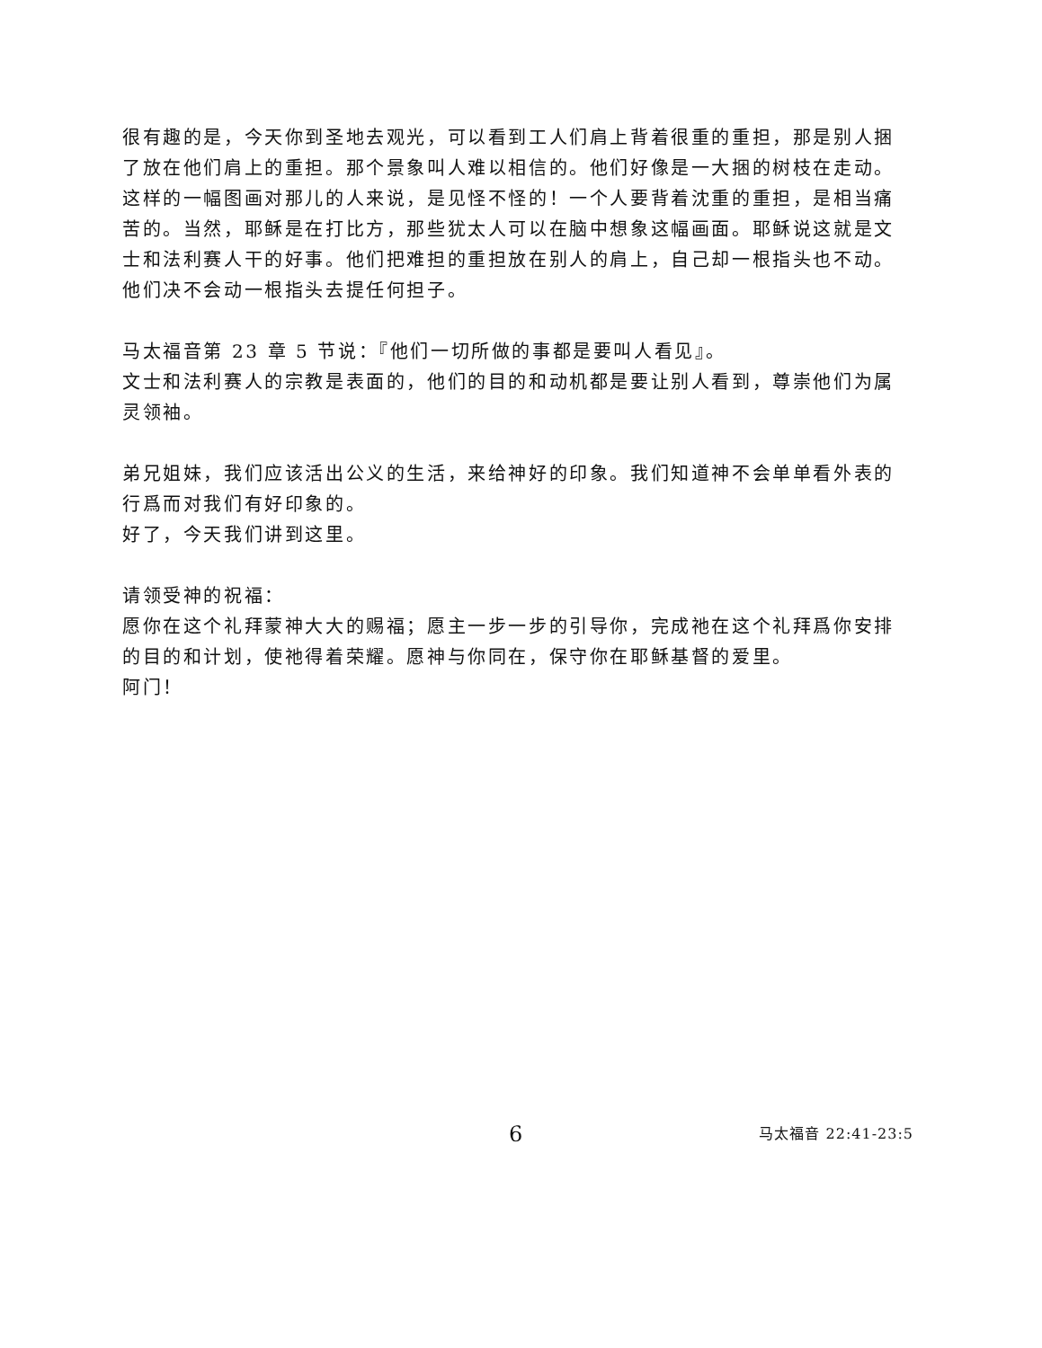很有趣的是，今天你到圣地去观光，可以看到工人们肩上背着很重的重担，那是别人捆了放在他们肩上的重担。那个景象叫人难以相信的。他们好像是一大捆的树枝在走动。这样的一幅图画对那儿的人来说，是见怪不怪的！一个人要背着沈重的重担，是相当痛苦的。当然，耶稣是在打比方，那些犹太人可以在脑中想象这幅画面。耶稣说这就是文士和法利赛人干的好事。他们把难担的重担放在别人的肩上，自己却一根指头也不动。他们决不会动一根指头去提任何担子。
马太福音第 23 章 5 节说：『他们一切所做的事都是要叫人看见』。
文士和法利赛人的宗教是表面的，他们的目的和动机都是要让别人看到，尊崇他们为属灵领袖。
弟兄姐妹，我们应该活出公义的生活，来给神好的印象。我们知道神不会单单看外表的行爲而对我们有好印象的。
好了，今天我们讲到这里。
请领受神的祝福：
愿你在这个礼拜蒙神大大的赐福；愿主一步一步的引导你，完成祂在这个礼拜爲你安排的目的和计划，使祂得着荣耀。愿神与你同在，保守你在耶稣基督的爱里。
阿门！
6 马太福音 22:41-23:5